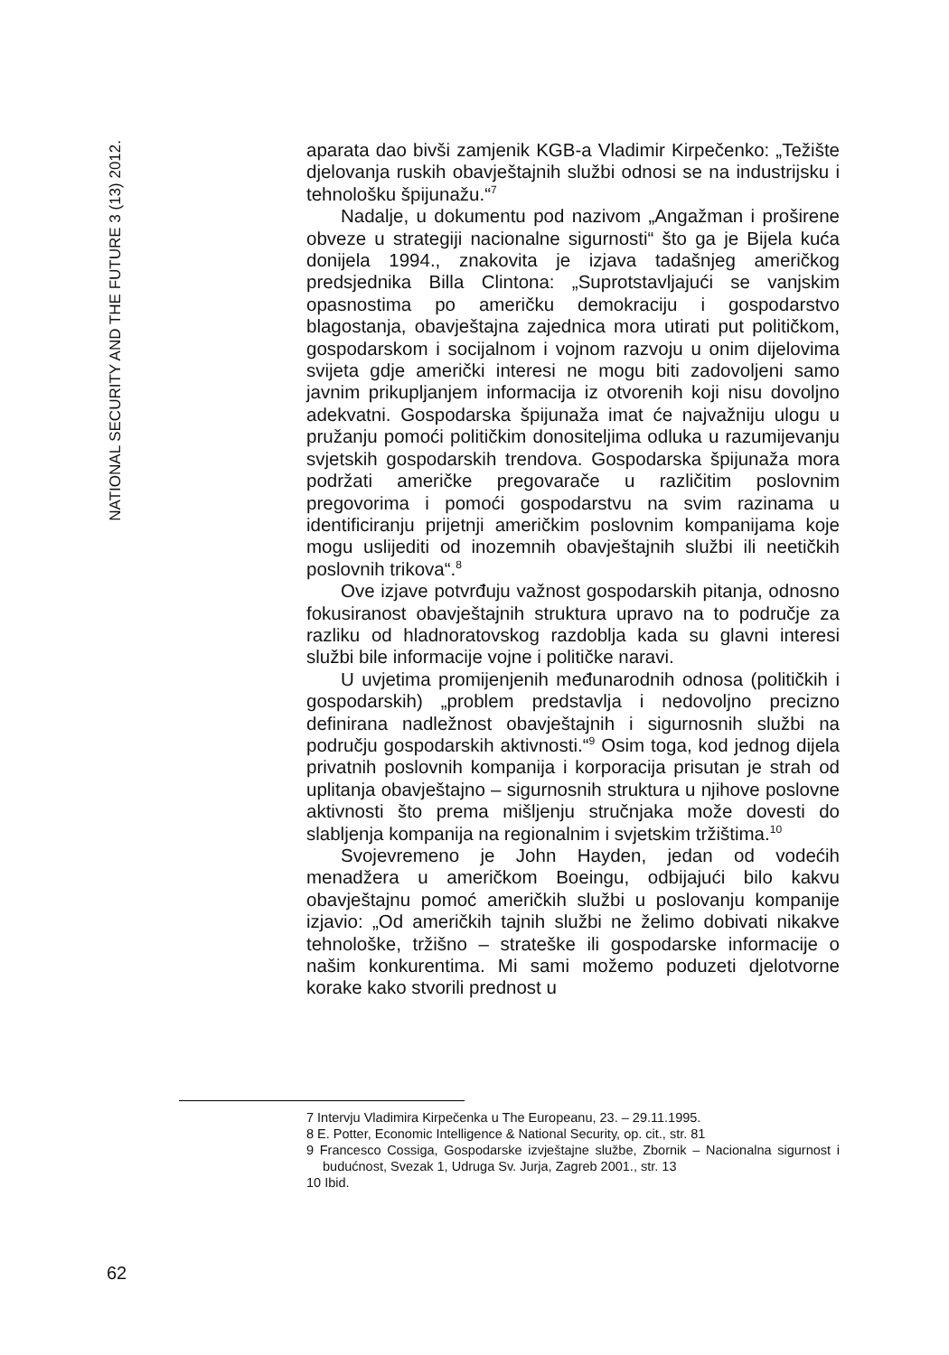NATIONAL SECURITY AND THE FUTURE 3 (13) 2012.
aparata dao bivši zamjenik KGB-a Vladimir Kirpečenko: „Težište djelovanja ruskih obavještajnih službi odnosi se na industrijsku i tehnološku špijunažu.“<sup>7</sup>
Nadalje, u dokumentu pod nazivom „Angažman i proširene obveze u strategiji nacionalne sigurnosti“ što ga je Bijela kuća donijela 1994., znakovita je izjava tadašnjeg američkog predsjednika Billa Clintona: „Suprotstavljajući se vanjskim opasnostima po američku demokraciju i gospodarstvo blagostanja, obavještajna zajednica mora utirati put političkom, gospodarskom i socijalnom i vojnom razvoju u onim dijelovima svijeta gdje američki interesi ne mogu biti zadovoljeni samo javnim prikupljanjem informacija iz otvorenih koji nisu dovoljno adekvatni. Gospodarska špijunaža imat će najvažniju ulogu u pružanju pomoći političkim donositeljima odluka u razumijevanju svjetskih gospodarskih trendova. Gospodarska špijunaža mora podržati američke pregovarače u različitim poslovnim pregovorima i pomoći gospodarstvu na svim razinama u identificiranju prijetnji američkim poslovnim kompanijama koje mogu uslijediti od inozemnih obavještajnih službi ili neetičkih poslovnih trikova“.<sup>8</sup>
Ove izjave potvrđuju važnost gospodarskih pitanja, odnosno fokusiranost obavještajnih struktura upravo na to područje za razliku od hladnoratovskog razdoblja kada su glavni interesi službi bile informacije vojne i političke naravi.
U uvjetima promijenjenih međunarodnih odnosa (političkih i gospodarskih) „problem predstavlja i nedovoljno precizno definirana nadležnost obavještajnih i sigurnosnih službi na području gospodarskih aktivnosti.“<sup>9</sup> Osim toga, kod jednog dijela privatnih poslovnih kompanija i korporacija prisutan je strah od uplitanja obavještajno – sigurnosnih struktura u njihove poslovne aktivnosti što prema mišljenju stručnjaka može dovesti do slabljenja kompanija na regionalnim i svjetskim tržištima.<sup>10</sup>
Svojevremeno je John Hayden, jedan od vodećih menadžera u američkom Boeingu, odbijajući bilo kakvu obavještajnu pomoć američkih službi u poslovanju kompanije izjavio: „Od američkih tajnih službi ne želimo dobivati nikakve tehnološke, tržišno – strateške ili gospodarske informacije o našim konkurentima. Mi sami možemo poduzeti djelotvorne korake kako stvorili prednost u
7 Intervju Vladimira Kirpečenka u The Europeanu, 23. – 29.11.1995.
8 E. Potter, Economic Intelligence & National Security, op. cit., str. 81
9 Francesco Cossiga, Gospodarske izvještajne službe, Zbornik – Nacionalna sigurnost i budućnost, Svezak 1, Udruga Sv. Jurja, Zagreb 2001., str. 13
10 Ibid.
62